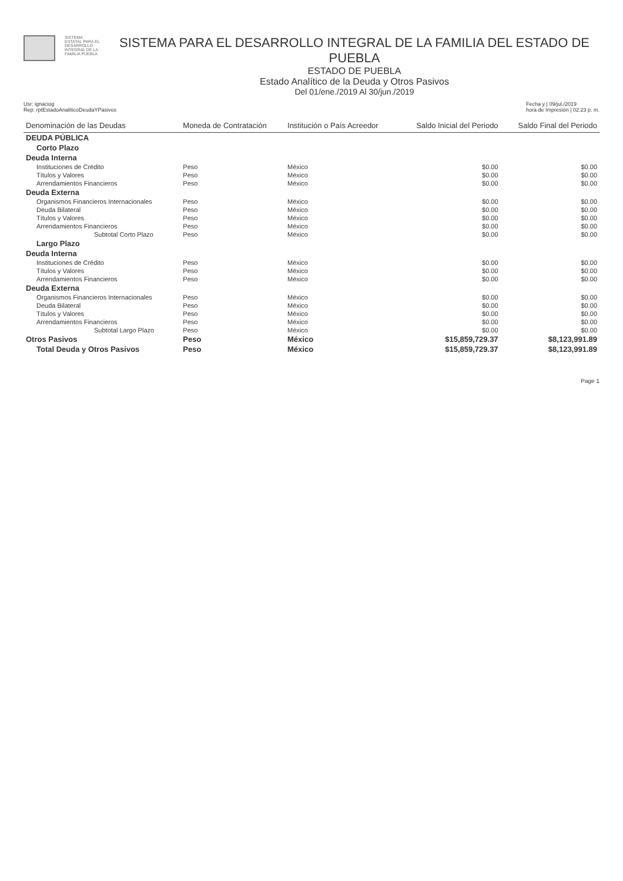SISTEMA ESTATAL PARA EL DESARROLLO INTEGRAL DE LA FAMILIA PUEBLA
SISTEMA PARA EL DESARROLLO INTEGRAL DE LA FAMILIA DEL ESTADO DE PUEBLA
ESTADO DE PUEBLA
Estado Analítico de la Deuda y Otros Pasivos
Del 01/ene./2019 Al 30/jun./2019
Usr: ignaciog
Rep: rptEstadoAnaliticoDeudaYPasivos
Fecha y | 09/jul./2019
hora de Impresión | 02:23 p. m.
| Denominación de las Deudas | Moneda de Contratación | Institución o País Acreedor | Saldo Inicial del Periodo | Saldo Final del Periodo |
| --- | --- | --- | --- | --- |
| DEUDA PÚBLICA | | | | |
| Corto Plazo | | | | |
| Deuda Interna | | | | |
| Instituciones de Crédito | Peso | México | $0.00 | $0.00 |
| Títulos y Valores | Peso | México | $0.00 | $0.00 |
| Arrendamientos Financieros | Peso | México | $0.00 | $0.00 |
| Deuda Externa | | | | |
| Organismos Financieros Internacionales | Peso | México | $0.00 | $0.00 |
| Deuda Bilateral | Peso | México | $0.00 | $0.00 |
| Títulos y Valores | Peso | México | $0.00 | $0.00 |
| Arrendamientos Financieros | Peso | México | $0.00 | $0.00 |
| Subtotal Corto Plazo | Peso | México | $0.00 | $0.00 |
| Largo Plazo | | | | |
| Deuda Interna | | | | |
| Instituciones de Crédito | Peso | México | $0.00 | $0.00 |
| Títulos y Valores | Peso | México | $0.00 | $0.00 |
| Arrendamientos Financieros | Peso | México | $0.00 | $0.00 |
| Deuda Externa | | | | |
| Organismos Financieros Internacionales | Peso | México | $0.00 | $0.00 |
| Deuda Bilateral | Peso | México | $0.00 | $0.00 |
| Títulos y Valores | Peso | México | $0.00 | $0.00 |
| Arrendamientos Financieros | Peso | México | $0.00 | $0.00 |
| Subtotal Largo Plazo | Peso | México | $0.00 | $0.00 |
| Otros Pasivos | Peso | México | $15,859,729.37 | $8,123,991.89 |
| Total Deuda y Otros Pasivos | Peso | México | $15,859,729.37 | $8,123,991.89 |
Page 1